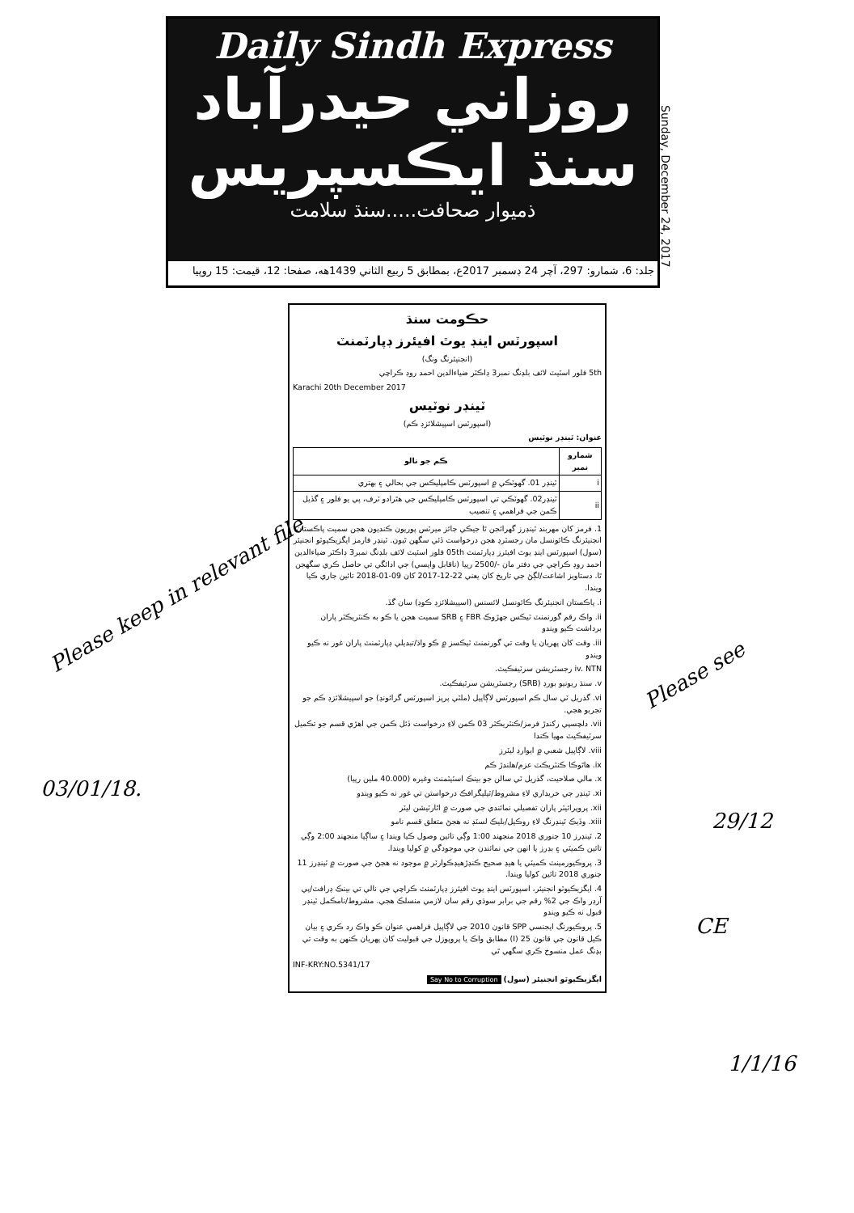Daily Sindh Express
روزاني حيدرآباد سنڌ ايڪسپريس
ذميوار صحافت.....سنڌ سلامت
جلد: 6، شمارو: 297، آچر 24 ڊسمبر 2017ع، بمطابق 5 ربيع الثاني 1439هه، صفحا: 12، قيمت: 15 روپيا
Sunday, December 24, 2017
حڪومت سنڌ
اسپورٽس اينڊ يوٿ افيئرز ڊپارٽمنٽ
(انجنيئرنگ ونگ)
5th فلور اسٽيٽ لائف بلڊنگ نمبر3 ڊاڪٽر ضياءالدين احمد روڊ ڪراچي
Karachi 20th December 2017
ٽينڊر نوٽيس
(اسپورٽس اسپيشلائزڊ ڪم)
عنوان: ٽينڊر نوٽيس
| شمارو نمبر | ڪم جو نالو |
| --- | --- |
| i | ٽينڊر 01. گهوٽڪي ۾ اسپورٽس ڪامپليڪس جي بحالي ۽ بهتري |
| ii | ٽينڊر02. گهوٽڪي تي اسپورٽس ڪامپليڪس جي هٿرادو ٽرف، پي يو فلور ۽ گڏيل ڪمن جي فراهمي ۽ تنصيب |
1. فرمز کان مهربند ٽينڊرز گهرائجن ٿا جيڪي جائز ميرٽس پوريون ڪنديون هجن سميت پاڪستان انجنيئرنگ ڪائونسل مان رجسٽرڊ هجن درخواست ڏئي سگهن ٿيون. ٽينڊر فارمز ايگزيڪيوٽو انجنيئر (سول) اسپورٽس اينڊ يوٿ افيئرز ڊپارٽمنٽ 05th فلور اسٽيٽ لائف بلڊنگ نمبر3 ڊاڪٽر ضياءالدين احمد روڊ ڪراچي جي دفتر مان -/2500 رپيا (ناقابل واپسي) جي ادائگي تي حاصل ڪري سگهجن ٿا. دستاويز اشاعت/لڳڻ جي تاريخ کان يعني 22-12-2017 کان 09-01-2018 تائين جاري ڪيا ويندا.
i. پاڪستان انجنيئرنگ ڪائونسل لائسنس (اسپيشلائزڊ ڪوڊ) سان گڏ.
ii. واڪ رقم گورنمنٽ ٽيڪس جهڙوڪ FBR ۽ SRB سميت هجن يا ڪو به ڪنٽريڪٽر پاران برداشت ڪيو ويندو
iii. وقت کان پهريان يا وقت تي گورنمنٽ ٽيڪسز ۾ ڪو واڌ/تبديلي ڊپارٽمنٽ پاران غور نه ڪيو ويندو
iv. NTN رجسٽريشن سرٽيفڪيٽ.
v. سنڌ ريونيو بورڊ (SRB) رجسٽريشن سرٽيفڪيٽ.
vi. گذريل ٽي سال ڪم اسپورٽس لاڳاپيل (ملٽي پرپز اسپورٽس گرائونڊ) جو اسپيشلائزڊ ڪم جو تجربو هجي.
vii. دلچسپي رکندڙ فرمز/ڪنٽريڪٽر 03 ڪمن لاءِ درخواست ڏئل ڪمن جي اهڙي قسم جو تڪميل سرٽيفڪيٽ مهيا ڪندا
viii. لاڳاپيل شعبي ۾ ايوارڊ ليٽرز
ix. هاٿوڪا ڪنٽريڪٽ عزم/هلندڙ ڪم
x. مالي صلاحيت، گذريل ٽي سالن جو بينڪ اسٽيٽمنٽ وغيره (40.000 ملين رپيا)
xi. ٽينڊر جي خريداري لاءِ مشروط/ٽيليگرافڪ درخواستن تي غور نه ڪيو ويندو
xii. پروپرائيٽر پاران تفصيلي نمائندي جي صورت ۾ اٿارٽيشن ليٽر
xiii. وڏيڪ ٽينڊرنگ لاءِ روڪيل/بليڪ لسٽڊ نه هجڻ متعلق قسم نامو
2. ٽينڊرز 10 جنوري 2018 منجهند 1:00 وڳي تائين وصول ڪيا ويندا ۽ ساڳيا منجهند 2:00 وڳي تائين ڪميٽي ۽ بڊرز يا انهن جي نمائندن جي موجودگي ۾ کوليا ويندا.
3. پروڪيورمينٽ ڪميٽي يا هيڊ صحيح ڪنڊڙهيڊڪوارٽر ۾ موجود نه هجڻ جي صورت ۾ ٽينڊرز 11 جنوري 2018 تائين کوليا ويندا.
4. ايگزيڪيوٽو انجنيئر، اسپورٽس اينڊ يوٿ افيئرز ڊپارٽمنٽ ڪراچي جي نالي تي بينڪ ڊرافٽ/پي آرڊر واڪ جي 2% رقم جي برابر سوڌي رقم سان لازمي منسلڪ هجي. مشروط/نامڪمل ٽينڊر قبول نه ڪيو ويندو
5. پروڪيورنگ ايجنسي SPP قانون 2010 جي لاڳاپيل فراهمي عنوان ڪو واڪ رد ڪري ۽ بيان ڪيل قانون جي قانون 25 (I) مطابق واڪ يا پروپوزل جي قبوليت کان پهريان ڪنهن به وقت تي بڊنگ عمل منسوخ ڪري سگهي ٿي
INF-KRY:NO.5341/17
ايگزيڪيوٽو انجنيئر (سول) Say No to Corruption
Please keep in relevant file
03/01/18.
Please see
29/12
CE
1/1/16